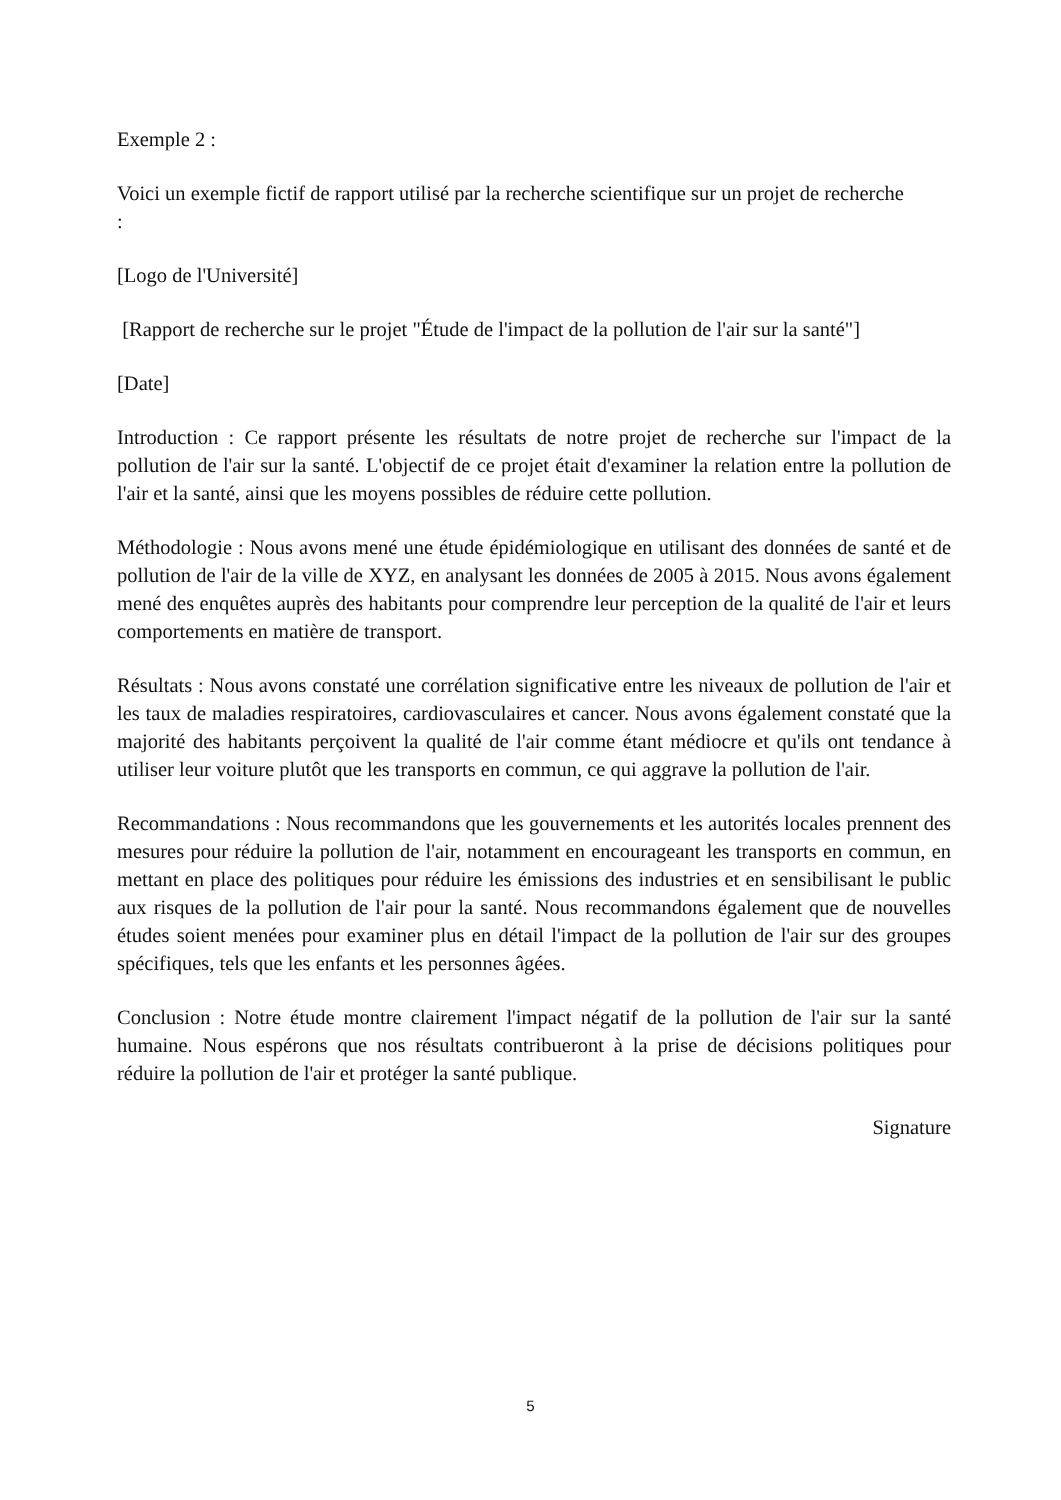Exemple 2 :
Voici un exemple fictif de rapport utilisé par la recherche scientifique sur un projet de recherche
:
[Logo de l'Université]
[Rapport de recherche sur le projet "Étude de l'impact de la pollution de l'air sur la santé"]
[Date]
Introduction : Ce rapport présente les résultats de notre projet de recherche sur l'impact de la pollution de l'air sur la santé. L'objectif de ce projet était d'examiner la relation entre la pollution de l'air et la santé, ainsi que les moyens possibles de réduire cette pollution.
Méthodologie : Nous avons mené une étude épidémiologique en utilisant des données de santé et de pollution de l'air de la ville de XYZ, en analysant les données de 2005 à 2015. Nous avons également mené des enquêtes auprès des habitants pour comprendre leur perception de la qualité de l'air et leurs comportements en matière de transport.
Résultats : Nous avons constaté une corrélation significative entre les niveaux de pollution de l'air et les taux de maladies respiratoires, cardiovasculaires et cancer. Nous avons également constaté que la majorité des habitants perçoivent la qualité de l'air comme étant médiocre et qu'ils ont tendance à utiliser leur voiture plutôt que les transports en commun, ce qui aggrave la pollution de l'air.
Recommandations : Nous recommandons que les gouvernements et les autorités locales prennent des mesures pour réduire la pollution de l'air, notamment en encourageant les transports en commun, en mettant en place des politiques pour réduire les émissions des industries et en sensibilisant le public aux risques de la pollution de l'air pour la santé. Nous recommandons également que de nouvelles études soient menées pour examiner plus en détail l'impact de la pollution de l'air sur des groupes spécifiques, tels que les enfants et les personnes âgées.
Conclusion : Notre étude montre clairement l'impact négatif de la pollution de l'air sur la santé humaine. Nous espérons que nos résultats contribueront à la prise de décisions politiques pour réduire la pollution de l'air et protéger la santé publique.
Signature
5